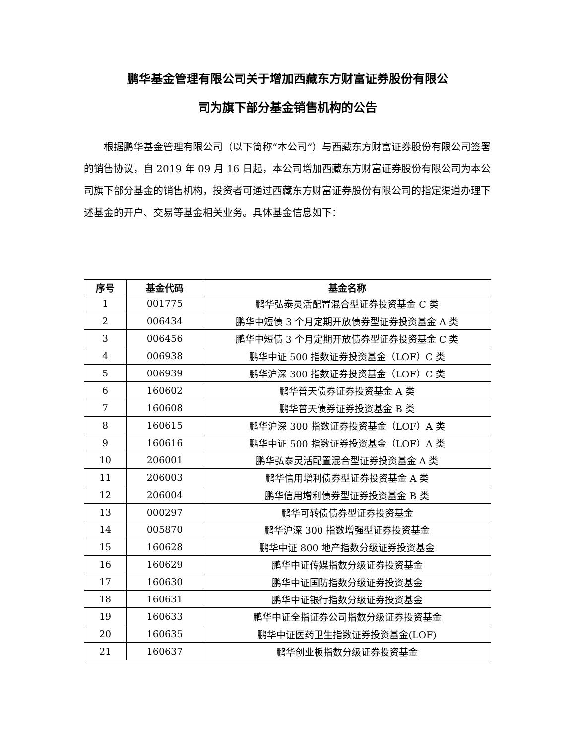鹏华基金管理有限公司关于增加西藏东方财富证券股份有限公
司为旗下部分基金销售机构的公告
根据鹏华基金管理有限公司（以下简称“本公司”）与西藏东方财富证券股份有限公司签署的销售协议，自 2019 年 09 月 16 日起，本公司增加西藏东方财富证券股份有限公司为本公司旗下部分基金的销售机构，投资者可通过西藏东方财富证券股份有限公司的指定渠道办理下述基金的开户、交易等基金相关业务。具体基金信息如下：
| 序号 | 基金代码 | 基金名称 |
| --- | --- | --- |
| 1 | 001775 | 鹏华弘泰灵活配置混合型证券投资基金 C 类 |
| 2 | 006434 | 鹏华中短债 3 个月定期开放债券型证券投资基金 A 类 |
| 3 | 006456 | 鹏华中短债 3 个月定期开放债券型证券投资基金 C 类 |
| 4 | 006938 | 鹏华中证 500 指数证券投资基金（LOF）C 类 |
| 5 | 006939 | 鹏华沪深 300 指数证券投资基金（LOF）C 类 |
| 6 | 160602 | 鹏华普天债券证券投资基金 A 类 |
| 7 | 160608 | 鹏华普天债券证券投资基金 B 类 |
| 8 | 160615 | 鹏华沪深 300 指数证券投资基金（LOF）A 类 |
| 9 | 160616 | 鹏华中证 500 指数证券投资基金（LOF）A 类 |
| 10 | 206001 | 鹏华弘泰灵活配置混合型证券投资基金 A 类 |
| 11 | 206003 | 鹏华信用增利债券型证券投资基金 A 类 |
| 12 | 206004 | 鹏华信用增利债券型证券投资基金 B 类 |
| 13 | 000297 | 鹏华可转债债券型证券投资基金 |
| 14 | 005870 | 鹏华沪深 300 指数增强型证券投资基金 |
| 15 | 160628 | 鹏华中证 800 地产指数分级证券投资基金 |
| 16 | 160629 | 鹏华中证传媒指数分级证券投资基金 |
| 17 | 160630 | 鹏华中证国防指数分级证券投资基金 |
| 18 | 160631 | 鹏华中证银行指数分级证券投资基金 |
| 19 | 160633 | 鹏华中证全指证券公司指数分级证券投资基金 |
| 20 | 160635 | 鹏华中证医药卫生指数证券投资基金(LOF) |
| 21 | 160637 | 鹏华创业板指数分级证券投资基金 |